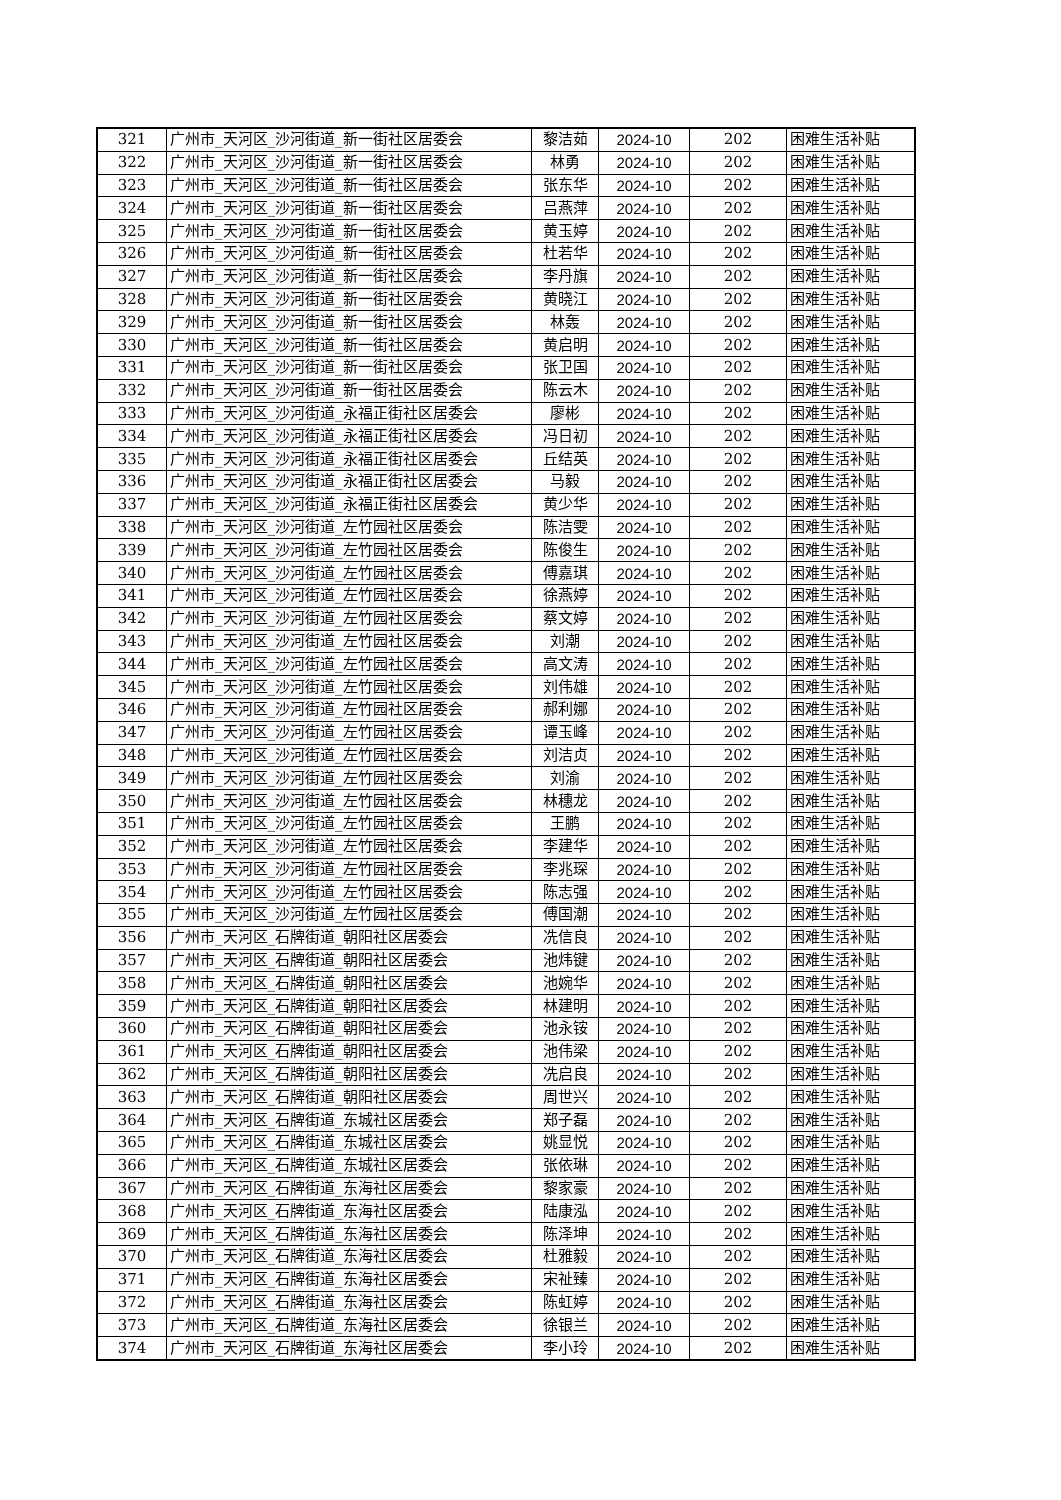| 321 | 广州市_天河区_沙河街道_新一街社区居委会 | 黎洁茹 | 2024-10 | 202 | 困难生活补贴 |
| 322 | 广州市_天河区_沙河街道_新一街社区居委会 | 林勇 | 2024-10 | 202 | 困难生活补贴 |
| 323 | 广州市_天河区_沙河街道_新一街社区居委会 | 张东华 | 2024-10 | 202 | 困难生活补贴 |
| 324 | 广州市_天河区_沙河街道_新一街社区居委会 | 吕燕萍 | 2024-10 | 202 | 困难生活补贴 |
| 325 | 广州市_天河区_沙河街道_新一街社区居委会 | 黄玉婷 | 2024-10 | 202 | 困难生活补贴 |
| 326 | 广州市_天河区_沙河街道_新一街社区居委会 | 杜若华 | 2024-10 | 202 | 困难生活补贴 |
| 327 | 广州市_天河区_沙河街道_新一街社区居委会 | 李丹旗 | 2024-10 | 202 | 困难生活补贴 |
| 328 | 广州市_天河区_沙河街道_新一街社区居委会 | 黄晓江 | 2024-10 | 202 | 困难生活补贴 |
| 329 | 广州市_天河区_沙河街道_新一街社区居委会 | 林轰 | 2024-10 | 202 | 困难生活补贴 |
| 330 | 广州市_天河区_沙河街道_新一街社区居委会 | 黄启明 | 2024-10 | 202 | 困难生活补贴 |
| 331 | 广州市_天河区_沙河街道_新一街社区居委会 | 张卫国 | 2024-10 | 202 | 困难生活补贴 |
| 332 | 广州市_天河区_沙河街道_新一街社区居委会 | 陈云木 | 2024-10 | 202 | 困难生活补贴 |
| 333 | 广州市_天河区_沙河街道_永福正街社区居委会 | 廖彬 | 2024-10 | 202 | 困难生活补贴 |
| 334 | 广州市_天河区_沙河街道_永福正街社区居委会 | 冯日初 | 2024-10 | 202 | 困难生活补贴 |
| 335 | 广州市_天河区_沙河街道_永福正街社区居委会 | 丘结英 | 2024-10 | 202 | 困难生活补贴 |
| 336 | 广州市_天河区_沙河街道_永福正街社区居委会 | 马毅 | 2024-10 | 202 | 困难生活补贴 |
| 337 | 广州市_天河区_沙河街道_永福正街社区居委会 | 黄少华 | 2024-10 | 202 | 困难生活补贴 |
| 338 | 广州市_天河区_沙河街道_左竹园社区居委会 | 陈洁雯 | 2024-10 | 202 | 困难生活补贴 |
| 339 | 广州市_天河区_沙河街道_左竹园社区居委会 | 陈俊生 | 2024-10 | 202 | 困难生活补贴 |
| 340 | 广州市_天河区_沙河街道_左竹园社区居委会 | 傅嘉琪 | 2024-10 | 202 | 困难生活补贴 |
| 341 | 广州市_天河区_沙河街道_左竹园社区居委会 | 徐燕婷 | 2024-10 | 202 | 困难生活补贴 |
| 342 | 广州市_天河区_沙河街道_左竹园社区居委会 | 蔡文婷 | 2024-10 | 202 | 困难生活补贴 |
| 343 | 广州市_天河区_沙河街道_左竹园社区居委会 | 刘潮 | 2024-10 | 202 | 困难生活补贴 |
| 344 | 广州市_天河区_沙河街道_左竹园社区居委会 | 高文涛 | 2024-10 | 202 | 困难生活补贴 |
| 345 | 广州市_天河区_沙河街道_左竹园社区居委会 | 刘伟雄 | 2024-10 | 202 | 困难生活补贴 |
| 346 | 广州市_天河区_沙河街道_左竹园社区居委会 | 郝利娜 | 2024-10 | 202 | 困难生活补贴 |
| 347 | 广州市_天河区_沙河街道_左竹园社区居委会 | 谭玉峰 | 2024-10 | 202 | 困难生活补贴 |
| 348 | 广州市_天河区_沙河街道_左竹园社区居委会 | 刘洁贞 | 2024-10 | 202 | 困难生活补贴 |
| 349 | 广州市_天河区_沙河街道_左竹园社区居委会 | 刘渝 | 2024-10 | 202 | 困难生活补贴 |
| 350 | 广州市_天河区_沙河街道_左竹园社区居委会 | 林穗龙 | 2024-10 | 202 | 困难生活补贴 |
| 351 | 广州市_天河区_沙河街道_左竹园社区居委会 | 王鹏 | 2024-10 | 202 | 困难生活补贴 |
| 352 | 广州市_天河区_沙河街道_左竹园社区居委会 | 李建华 | 2024-10 | 202 | 困难生活补贴 |
| 353 | 广州市_天河区_沙河街道_左竹园社区居委会 | 李兆琛 | 2024-10 | 202 | 困难生活补贴 |
| 354 | 广州市_天河区_沙河街道_左竹园社区居委会 | 陈志强 | 2024-10 | 202 | 困难生活补贴 |
| 355 | 广州市_天河区_沙河街道_左竹园社区居委会 | 傅国潮 | 2024-10 | 202 | 困难生活补贴 |
| 356 | 广州市_天河区_石牌街道_朝阳社区居委会 | 冼信良 | 2024-10 | 202 | 困难生活补贴 |
| 357 | 广州市_天河区_石牌街道_朝阳社区居委会 | 池炜键 | 2024-10 | 202 | 困难生活补贴 |
| 358 | 广州市_天河区_石牌街道_朝阳社区居委会 | 池婉华 | 2024-10 | 202 | 困难生活补贴 |
| 359 | 广州市_天河区_石牌街道_朝阳社区居委会 | 林建明 | 2024-10 | 202 | 困难生活补贴 |
| 360 | 广州市_天河区_石牌街道_朝阳社区居委会 | 池永铵 | 2024-10 | 202 | 困难生活补贴 |
| 361 | 广州市_天河区_石牌街道_朝阳社区居委会 | 池伟梁 | 2024-10 | 202 | 困难生活补贴 |
| 362 | 广州市_天河区_石牌街道_朝阳社区居委会 | 冼启良 | 2024-10 | 202 | 困难生活补贴 |
| 363 | 广州市_天河区_石牌街道_朝阳社区居委会 | 周世兴 | 2024-10 | 202 | 困难生活补贴 |
| 364 | 广州市_天河区_石牌街道_东城社区居委会 | 郑子磊 | 2024-10 | 202 | 困难生活补贴 |
| 365 | 广州市_天河区_石牌街道_东城社区居委会 | 姚显悦 | 2024-10 | 202 | 困难生活补贴 |
| 366 | 广州市_天河区_石牌街道_东城社区居委会 | 张依琳 | 2024-10 | 202 | 困难生活补贴 |
| 367 | 广州市_天河区_石牌街道_东海社区居委会 | 黎家豪 | 2024-10 | 202 | 困难生活补贴 |
| 368 | 广州市_天河区_石牌街道_东海社区居委会 | 陆康泓 | 2024-10 | 202 | 困难生活补贴 |
| 369 | 广州市_天河区_石牌街道_东海社区居委会 | 陈泽坤 | 2024-10 | 202 | 困难生活补贴 |
| 370 | 广州市_天河区_石牌街道_东海社区居委会 | 杜雅毅 | 2024-10 | 202 | 困难生活补贴 |
| 371 | 广州市_天河区_石牌街道_东海社区居委会 | 宋祉臻 | 2024-10 | 202 | 困难生活补贴 |
| 372 | 广州市_天河区_石牌街道_东海社区居委会 | 陈虹婷 | 2024-10 | 202 | 困难生活补贴 |
| 373 | 广州市_天河区_石牌街道_东海社区居委会 | 徐银兰 | 2024-10 | 202 | 困难生活补贴 |
| 374 | 广州市_天河区_石牌街道_东海社区居委会 | 李小玲 | 2024-10 | 202 | 困难生活补贴 |